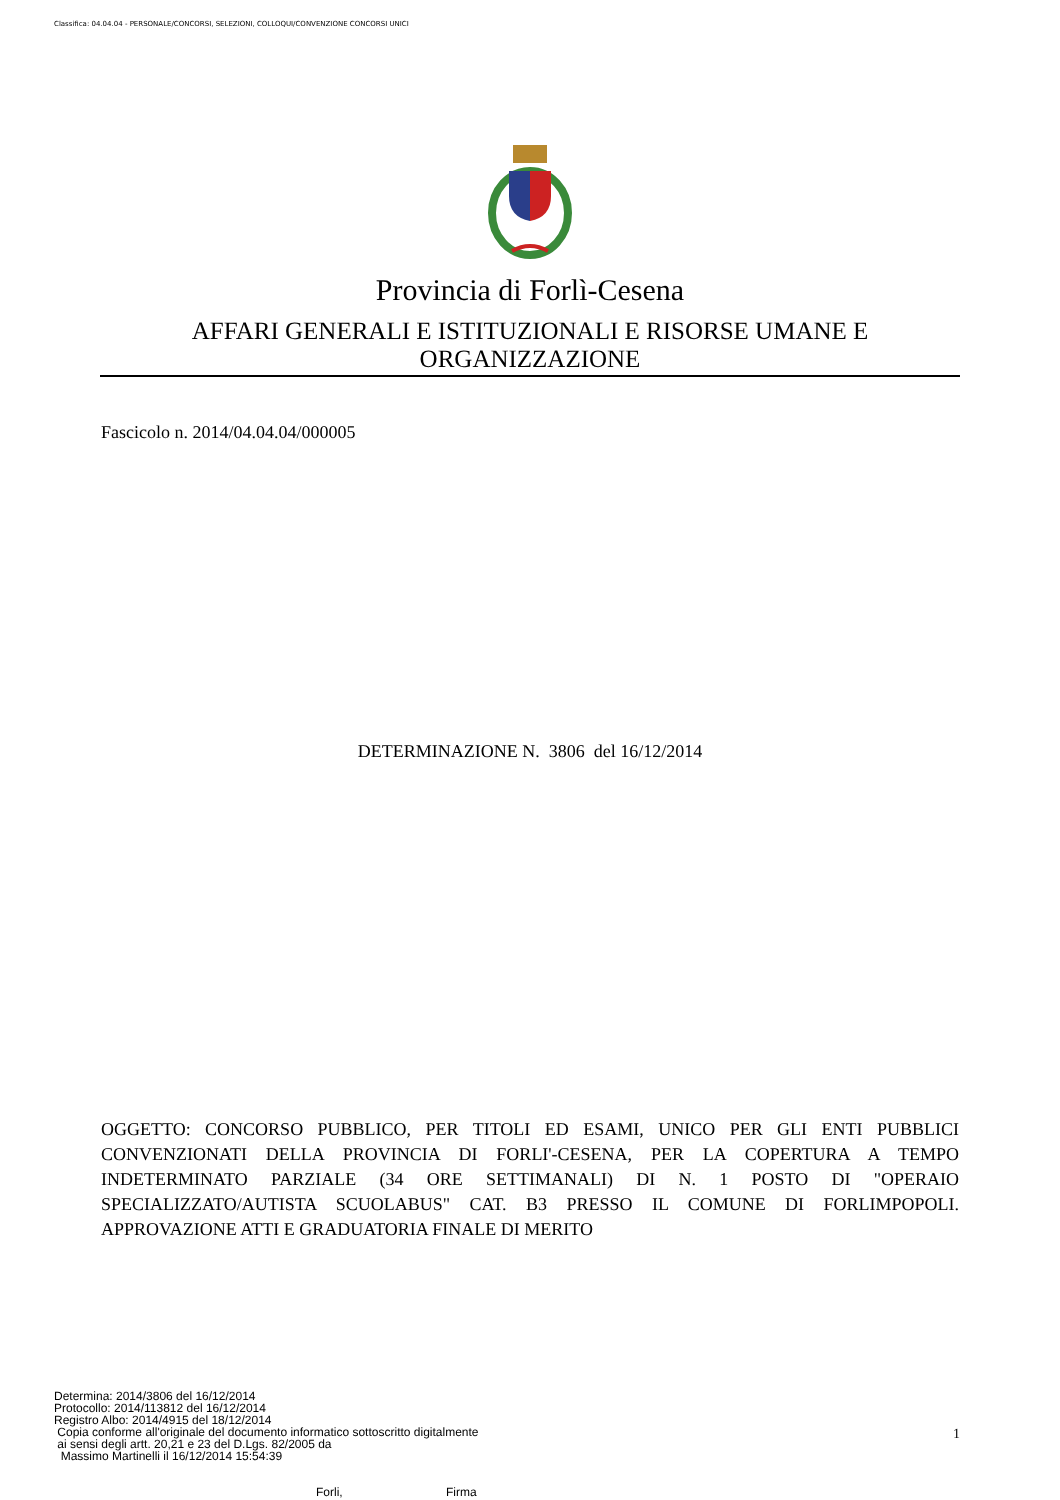Classifica: 04.04.04 - PERSONALE/CONCORSI, SELEZIONI, COLLOQUI/CONVENZIONE CONCORSI UNICI
Provincia di Forlì-Cesena
AFFARI GENERALI E ISTITUZIONALI E RISORSE UMANE E ORGANIZZAZIONE
Fascicolo n. 2014/04.04.04/000005
DETERMINAZIONE N. 3806 del 16/12/2014
OGGETTO: CONCORSO PUBBLICO, PER TITOLI ED ESAMI, UNICO PER GLI ENTI PUBBLICI CONVENZIONATI DELLA PROVINCIA DI FORLI'-CESENA, PER LA COPERTURA A TEMPO INDETERMINATO PARZIALE (34 ORE SETTIMANALI) DI N. 1 POSTO DI "OPERAIO SPECIALIZZATO/AUTISTA SCUOLABUS" CAT. B3 PRESSO IL COMUNE DI FORLIMPOPOLI. APPROVAZIONE ATTI E GRADUATORIA FINALE DI MERITO
Determina: 2014/3806 del 16/12/2014
Protocollo: 2014/113812 del 16/12/2014
Registro Albo: 2014/4915 del 18/12/2014
Copia conforme all'originale del documento informatico sottoscritto digitalmente
ai sensi degli artt. 20,21 e 23 del D.Lgs. 82/2005 da
Massimo Martinelli il 16/12/2014 15:54:39
1
Forli, Firma